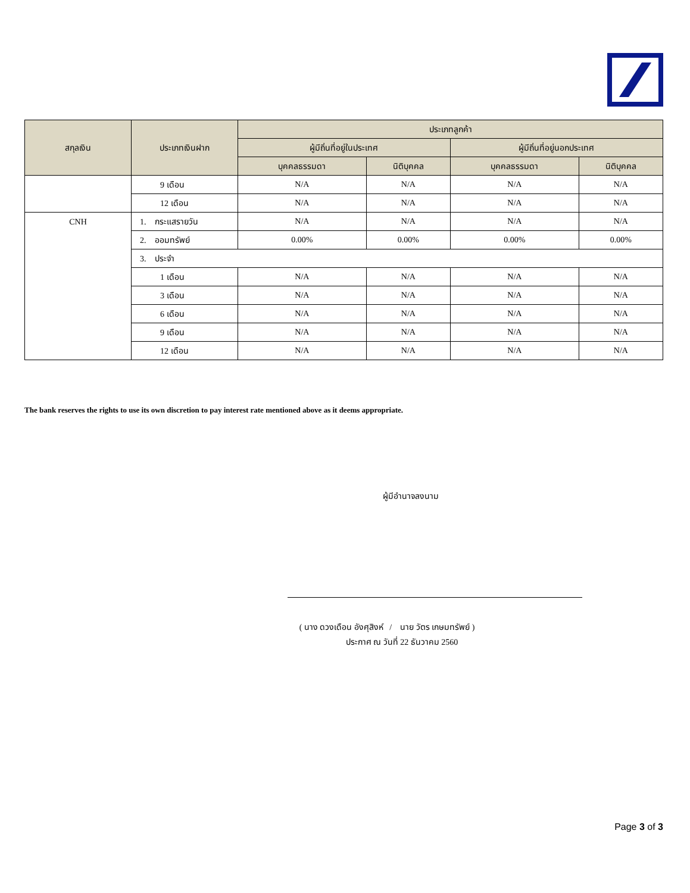| สกุลเงิน | ประเภทเงินฝาก | ประเภทลูกค้า | | | |
| --- | --- | --- | --- | --- | --- |
| | | ผู้มีถิ่นที่อยู่ในประเทศ | | ผู้มีถิ่นที่อยู่นอกประเทศ | |
| | | บุคคลธรรมดา | นิติบุคคล | บุคคลธรรมดา | นิติบุคคล |
| | 9 เดือน | N/A | N/A | N/A | N/A |
| | 12 เดือน | N/A | N/A | N/A | N/A |
| CNH | 1. กระแสรายวัน | N/A | N/A | N/A | N/A |
| | 2. ออมทรัพย์ | 0.00% | 0.00% | 0.00% | 0.00% |
| | 3. ประจำ | | | | |
| | 1 เดือน | N/A | N/A | N/A | N/A |
| | 3 เดือน | N/A | N/A | N/A | N/A |
| | 6 เดือน | N/A | N/A | N/A | N/A |
| | 9 เดือน | N/A | N/A | N/A | N/A |
| | 12 เดือน | N/A | N/A | N/A | N/A |
The bank reserves the rights to use its own discretion to pay interest rate mentioned above as it deems appropriate.
ผู้มีอำนาจลงนาม
( นาง ดวงเดือน อังศุสิงห์ / นาย วัตร เกษมทรัพย์ )
ประกาศ ณ วันที่ 22 ธันวาคม 2560
Page 3 of 3